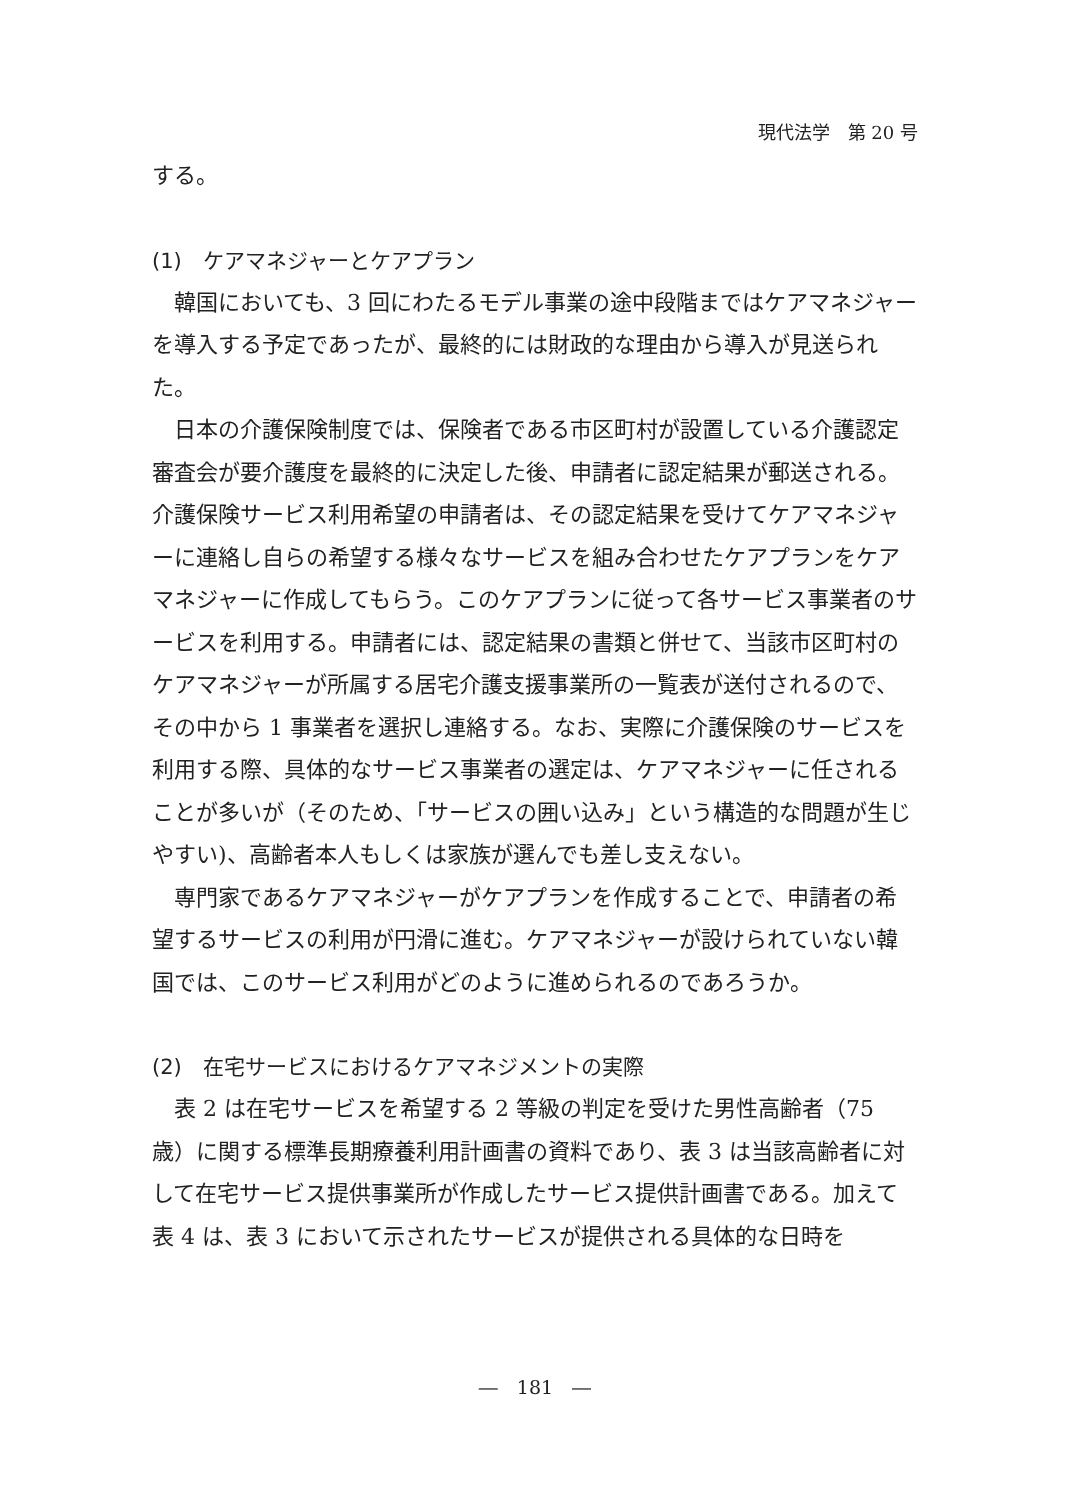現代法学　第 20 号
する。
(1)　ケアマネジャーとケアプラン
韓国においても、3 回にわたるモデル事業の途中段階まではケアマネジャーを導入する予定であったが、最終的には財政的な理由から導入が見送られた。
日本の介護保険制度では、保険者である市区町村が設置している介護認定審査会が要介護度を最終的に決定した後、申請者に認定結果が郵送される。介護保険サービス利用希望の申請者は、その認定結果を受けてケアマネジャーに連絡し自らの希望する様々なサービスを組み合わせたケアプランをケアマネジャーに作成してもらう。このケアプランに従って各サービス事業者のサービスを利用する。申請者には、認定結果の書類と併せて、当該市区町村のケアマネジャーが所属する居宅介護支援事業所の一覧表が送付されるので、その中から 1 事業者を選択し連絡する。なお、実際に介護保険のサービスを利用する際、具体的なサービス事業者の選定は、ケアマネジャーに任されることが多いが（そのため、「サービスの囲い込み」という構造的な問題が生じやすい)、高齢者本人もしくは家族が選んでも差し支えない。
専門家であるケアマネジャーがケアプランを作成することで、申請者の希望するサービスの利用が円滑に進む。ケアマネジャーが設けられていない韓国では、このサービス利用がどのように進められるのであろうか。
(2)　在宅サービスにおけるケアマネジメントの実際
表 2 は在宅サービスを希望する 2 等級の判定を受けた男性高齢者（75 歳）に関する標準長期療養利用計画書の資料であり、表 3 は当該高齢者に対して在宅サービス提供事業所が作成したサービス提供計画書である。加えて表 4 は、表 3 において示されたサービスが提供される具体的な日時を
―　181　―